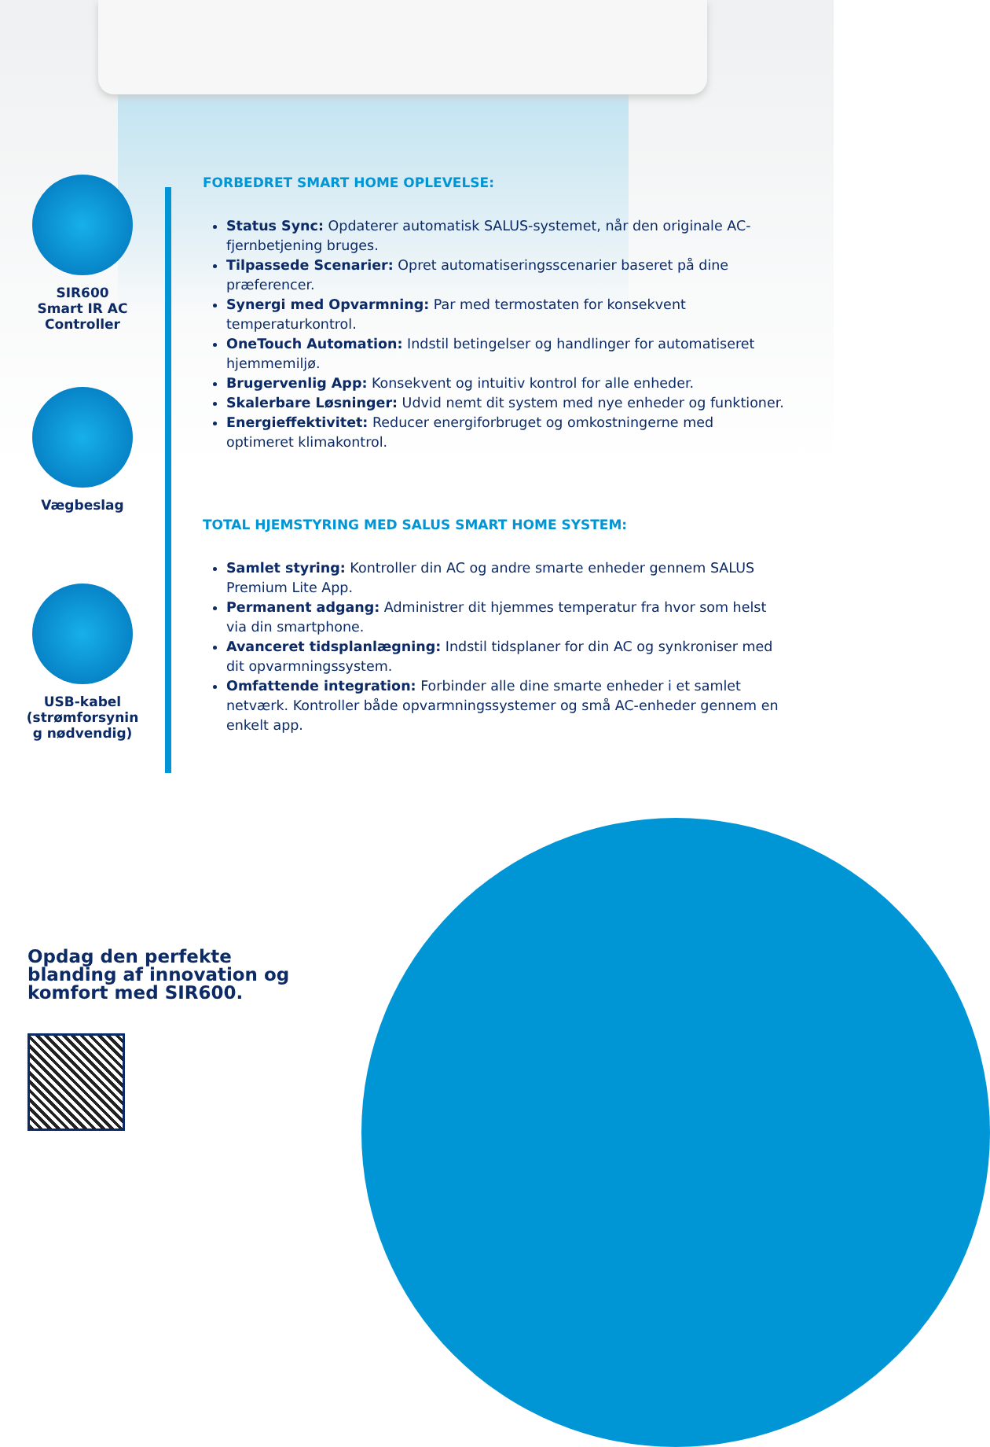SIR600
Smart IR AC
Controller
Vægbeslag
USB-kabel
(strømforsynin
g nødvendig)
FORBEDRET SMART HOME OPLEVELSE:
Status Sync: Opdaterer automatisk SALUS-systemet, når den originale AC-fjernbetjening bruges.
Tilpassede Scenarier: Opret automatiseringsscenarier baseret på dine præferencer.
Synergi med Opvarmning: Par med termostaten for konsekvent temperaturkontrol.
OneTouch Automation: Indstil betingelser og handlinger for automatiseret hjemmemiljø.
Brugervenlig App: Konsekvent og intuitiv kontrol for alle enheder.
Skalerbare Løsninger: Udvid nemt dit system med nye enheder og funktioner.
Energieffektivitet: Reducer energiforbruget og omkostningerne med optimeret klimakontrol.
TOTAL HJEMSTYRING MED SALUS SMART HOME SYSTEM:
Samlet styring: Kontroller din AC og andre smarte enheder gennem SALUS Premium Lite App.
Permanent adgang: Administrer dit hjemmes temperatur fra hvor som helst via din smartphone.
Avanceret tidsplanlægning: Indstil tidsplaner for din AC og synkroniser med dit opvarmningssystem.
Omfattende integration: Forbinder alle dine smarte enheder i et samlet netværk. Kontroller både opvarmningssystemer og små AC-enheder gennem en enkelt app.
Opdag den perfekte
blanding af innovation og
komfort med SIR600.